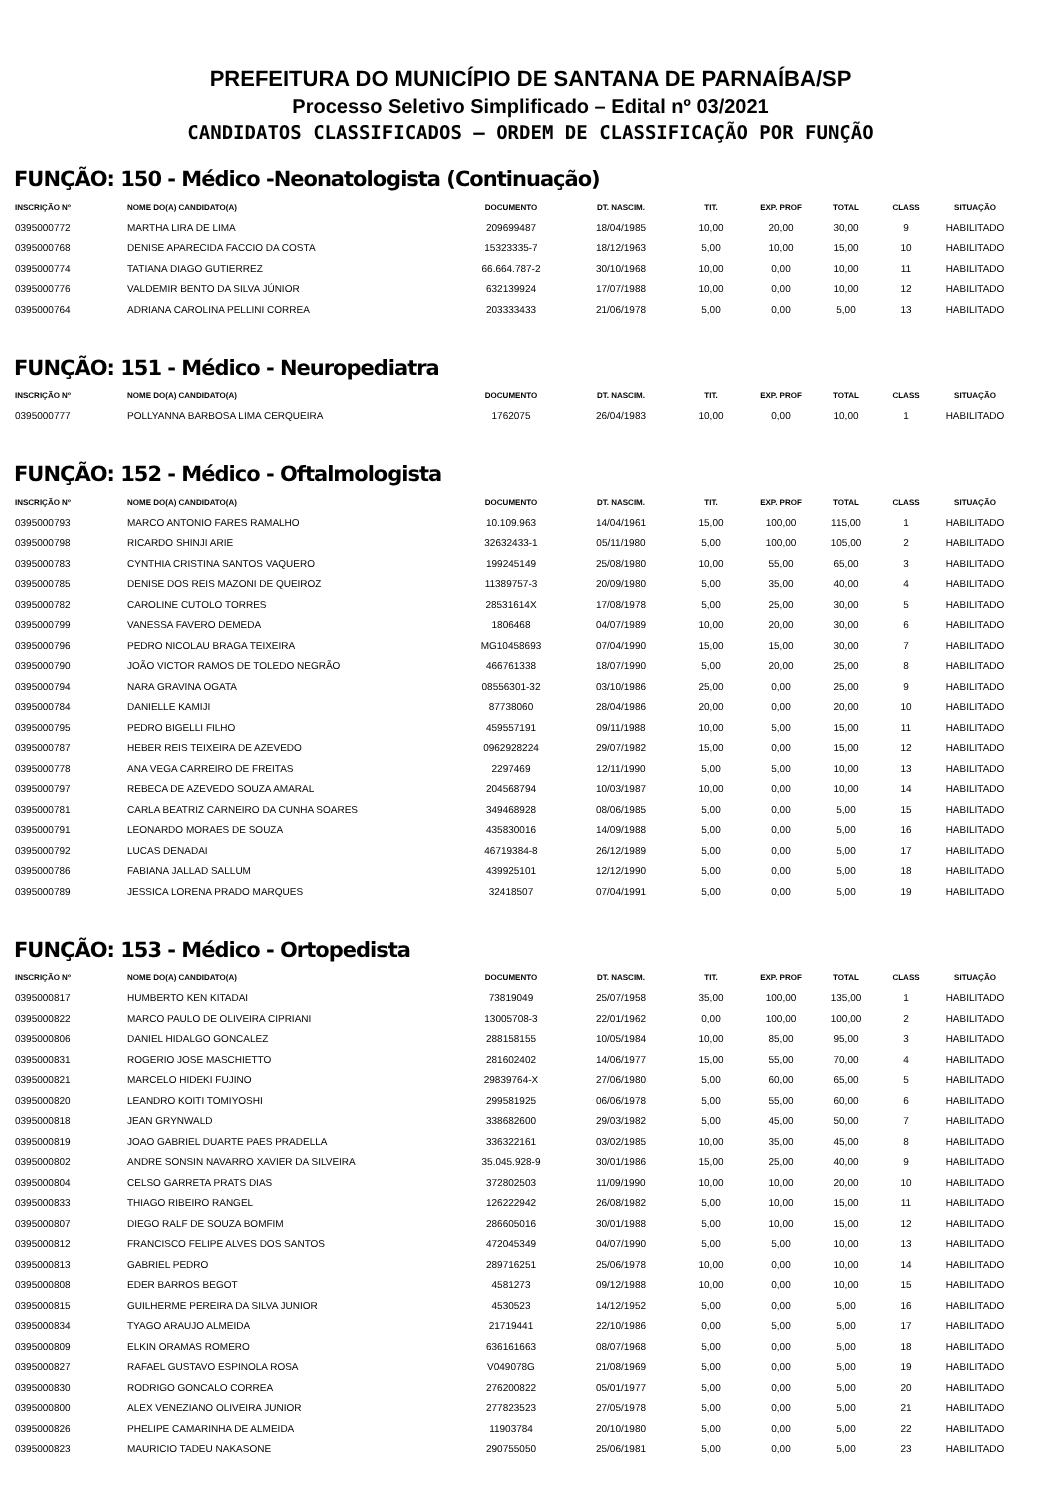PREFEITURA DO MUNICÍPIO DE SANTANA DE PARNAÍBA/SP
Processo Seletivo Simplificado – Edital nº 03/2021
CANDIDATOS CLASSIFICADOS – ORDEM DE CLASSIFICAÇÃO POR FUNÇÃO
FUNÇÃO: 150 - Médico -Neonatologista (Continuação)
| INSCRIÇÃO Nº | NOME DO(A) CANDIDATO(A) | DOCUMENTO | DT. NASCIM. | TIT. | EXP. PROF | TOTAL | CLASS | SITUAÇÃO |
| --- | --- | --- | --- | --- | --- | --- | --- | --- |
| 0395000772 | MARTHA LIRA DE LIMA | 209699487 | 18/04/1985 | 10,00 | 20,00 | 30,00 | 9 | HABILITADO |
| 0395000768 | DENISE APARECIDA FACCIO DA COSTA | 15323335-7 | 18/12/1963 | 5,00 | 10,00 | 15,00 | 10 | HABILITADO |
| 0395000774 | TATIANA DIAGO GUTIERREZ | 66.664.787-2 | 30/10/1968 | 10,00 | 0,00 | 10,00 | 11 | HABILITADO |
| 0395000776 | VALDEMIR BENTO DA SILVA JÚNIOR | 632139924 | 17/07/1988 | 10,00 | 0,00 | 10,00 | 12 | HABILITADO |
| 0395000764 | ADRIANA CAROLINA PELLINI CORREA | 203333433 | 21/06/1978 | 5,00 | 0,00 | 5,00 | 13 | HABILITADO |
FUNÇÃO: 151 - Médico - Neuropediatra
| INSCRIÇÃO Nº | NOME DO(A) CANDIDATO(A) | DOCUMENTO | DT. NASCIM. | TIT. | EXP. PROF | TOTAL | CLASS | SITUAÇÃO |
| --- | --- | --- | --- | --- | --- | --- | --- | --- |
| 0395000777 | POLLYANNA BARBOSA LIMA CERQUEIRA | 1762075 | 26/04/1983 | 10,00 | 0,00 | 10,00 | 1 | HABILITADO |
FUNÇÃO: 152 - Médico - Oftalmologista
| INSCRIÇÃO Nº | NOME DO(A) CANDIDATO(A) | DOCUMENTO | DT. NASCIM. | TIT. | EXP. PROF | TOTAL | CLASS | SITUAÇÃO |
| --- | --- | --- | --- | --- | --- | --- | --- | --- |
| 0395000793 | MARCO ANTONIO FARES RAMALHO | 10.109.963 | 14/04/1961 | 15,00 | 100,00 | 115,00 | 1 | HABILITADO |
| 0395000798 | RICARDO SHINJI ARIE | 32632433-1 | 05/11/1980 | 5,00 | 100,00 | 105,00 | 2 | HABILITADO |
| 0395000783 | CYNTHIA CRISTINA SANTOS VAQUERO | 199245149 | 25/08/1980 | 10,00 | 55,00 | 65,00 | 3 | HABILITADO |
| 0395000785 | DENISE DOS REIS MAZONI DE QUEIROZ | 11389757-3 | 20/09/1980 | 5,00 | 35,00 | 40,00 | 4 | HABILITADO |
| 0395000782 | CAROLINE CUTOLO TORRES | 28531614X | 17/08/1978 | 5,00 | 25,00 | 30,00 | 5 | HABILITADO |
| 0395000799 | VANESSA FAVERO DEMEDA | 1806468 | 04/07/1989 | 10,00 | 20,00 | 30,00 | 6 | HABILITADO |
| 0395000796 | PEDRO NICOLAU BRAGA TEIXEIRA | MG10458693 | 07/04/1990 | 15,00 | 15,00 | 30,00 | 7 | HABILITADO |
| 0395000790 | JOÃO VICTOR RAMOS DE TOLEDO NEGRÃO | 466761338 | 18/07/1990 | 5,00 | 20,00 | 25,00 | 8 | HABILITADO |
| 0395000794 | NARA GRAVINA OGATA | 08556301-32 | 03/10/1986 | 25,00 | 0,00 | 25,00 | 9 | HABILITADO |
| 0395000784 | DANIELLE KAMIJI | 87738060 | 28/04/1986 | 20,00 | 0,00 | 20,00 | 10 | HABILITADO |
| 0395000795 | PEDRO BIGELLI FILHO | 459557191 | 09/11/1988 | 10,00 | 5,00 | 15,00 | 11 | HABILITADO |
| 0395000787 | HEBER REIS TEIXEIRA DE AZEVEDO | 0962928224 | 29/07/1982 | 15,00 | 0,00 | 15,00 | 12 | HABILITADO |
| 0395000778 | ANA VEGA CARREIRO DE FREITAS | 2297469 | 12/11/1990 | 5,00 | 5,00 | 10,00 | 13 | HABILITADO |
| 0395000797 | REBECA DE AZEVEDO SOUZA AMARAL | 204568794 | 10/03/1987 | 10,00 | 0,00 | 10,00 | 14 | HABILITADO |
| 0395000781 | CARLA BEATRIZ CARNEIRO DA CUNHA SOARES | 349468928 | 08/06/1985 | 5,00 | 0,00 | 5,00 | 15 | HABILITADO |
| 0395000791 | LEONARDO MORAES DE SOUZA | 435830016 | 14/09/1988 | 5,00 | 0,00 | 5,00 | 16 | HABILITADO |
| 0395000792 | LUCAS DENADAI | 46719384-8 | 26/12/1989 | 5,00 | 0,00 | 5,00 | 17 | HABILITADO |
| 0395000786 | FABIANA JALLAD SALLUM | 439925101 | 12/12/1990 | 5,00 | 0,00 | 5,00 | 18 | HABILITADO |
| 0395000789 | JESSICA LORENA PRADO MARQUES | 32418507 | 07/04/1991 | 5,00 | 0,00 | 5,00 | 19 | HABILITADO |
FUNÇÃO: 153 - Médico - Ortopedista
| INSCRIÇÃO Nº | NOME DO(A) CANDIDATO(A) | DOCUMENTO | DT. NASCIM. | TIT. | EXP. PROF | TOTAL | CLASS | SITUAÇÃO |
| --- | --- | --- | --- | --- | --- | --- | --- | --- |
| 0395000817 | HUMBERTO KEN KITADAI | 73819049 | 25/07/1958 | 35,00 | 100,00 | 135,00 | 1 | HABILITADO |
| 0395000822 | MARCO PAULO DE OLIVEIRA CIPRIANI | 13005708-3 | 22/01/1962 | 0,00 | 100,00 | 100,00 | 2 | HABILITADO |
| 0395000806 | DANIEL HIDALGO GONCALEZ | 288158155 | 10/05/1984 | 10,00 | 85,00 | 95,00 | 3 | HABILITADO |
| 0395000831 | ROGERIO JOSE MASCHIETTO | 281602402 | 14/06/1977 | 15,00 | 55,00 | 70,00 | 4 | HABILITADO |
| 0395000821 | MARCELO HIDEKI FUJINO | 29839764-X | 27/06/1980 | 5,00 | 60,00 | 65,00 | 5 | HABILITADO |
| 0395000820 | LEANDRO KOITI TOMIYOSHI | 299581925 | 06/06/1978 | 5,00 | 55,00 | 60,00 | 6 | HABILITADO |
| 0395000818 | JEAN GRYNWALD | 338682600 | 29/03/1982 | 5,00 | 45,00 | 50,00 | 7 | HABILITADO |
| 0395000819 | JOAO GABRIEL DUARTE PAES PRADELLA | 336322161 | 03/02/1985 | 10,00 | 35,00 | 45,00 | 8 | HABILITADO |
| 0395000802 | ANDRE SONSIN NAVARRO XAVIER DA SILVEIRA | 35.045.928-9 | 30/01/1986 | 15,00 | 25,00 | 40,00 | 9 | HABILITADO |
| 0395000804 | CELSO GARRETA PRATS DIAS | 372802503 | 11/09/1990 | 10,00 | 10,00 | 20,00 | 10 | HABILITADO |
| 0395000833 | THIAGO RIBEIRO RANGEL | 126222942 | 26/08/1982 | 5,00 | 10,00 | 15,00 | 11 | HABILITADO |
| 0395000807 | DIEGO RALF DE SOUZA BOMFIM | 286605016 | 30/01/1988 | 5,00 | 10,00 | 15,00 | 12 | HABILITADO |
| 0395000812 | FRANCISCO FELIPE ALVES DOS SANTOS | 472045349 | 04/07/1990 | 5,00 | 5,00 | 10,00 | 13 | HABILITADO |
| 0395000813 | GABRIEL PEDRO | 289716251 | 25/06/1978 | 10,00 | 0,00 | 10,00 | 14 | HABILITADO |
| 0395000808 | EDER BARROS BEGOT | 4581273 | 09/12/1988 | 10,00 | 0,00 | 10,00 | 15 | HABILITADO |
| 0395000815 | GUILHERME PEREIRA DA SILVA JUNIOR | 4530523 | 14/12/1952 | 5,00 | 0,00 | 5,00 | 16 | HABILITADO |
| 0395000834 | TYAGO ARAUJO ALMEIDA | 21719441 | 22/10/1986 | 0,00 | 5,00 | 5,00 | 17 | HABILITADO |
| 0395000809 | ELKIN ORAMAS ROMERO | 636161663 | 08/07/1968 | 5,00 | 0,00 | 5,00 | 18 | HABILITADO |
| 0395000827 | RAFAEL GUSTAVO ESPINOLA ROSA | V049078G | 21/08/1969 | 5,00 | 0,00 | 5,00 | 19 | HABILITADO |
| 0395000830 | RODRIGO GONCALO CORREA | 276200822 | 05/01/1977 | 5,00 | 0,00 | 5,00 | 20 | HABILITADO |
| 0395000800 | ALEX VENEZIANO OLIVEIRA JUNIOR | 277823523 | 27/05/1978 | 5,00 | 0,00 | 5,00 | 21 | HABILITADO |
| 0395000826 | PHELIPE CAMARINHA DE ALMEIDA | 11903784 | 20/10/1980 | 5,00 | 0,00 | 5,00 | 22 | HABILITADO |
| 0395000823 | MAURICIO TADEU NAKASONE | 290755050 | 25/06/1981 | 5,00 | 0,00 | 5,00 | 23 | HABILITADO |